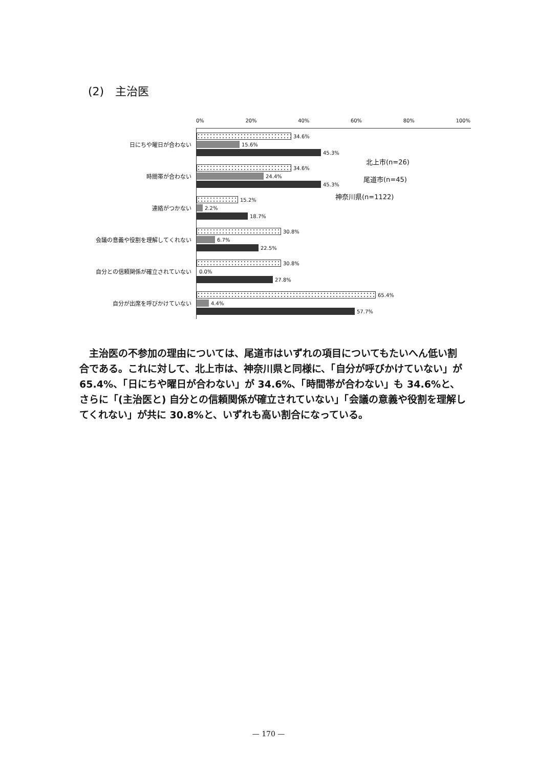(2)　主治医
0% 20% 40% 60% 80% 100%
日にちや曜日が合わない
34.6%
15.6%
45.3%
時間帯が合わない
34.6%
24.4%
45.3%
連絡がつかない
15.2%
2.2%
18.7%
会議の意義や役割を理解してくれない
30.8%
6.7%
22.5%
自分との信頼関係が確立されていない
30.8%
0.0%
27.8%
自分が出席を呼びかけていない
65.4%
4.4%
57.7%
北上市(n=26)
尾道市(n=45)
神奈川県(n=1122)
主治医の不参加の理由については、尾道市はいずれの項目についてもたいへん低い割合である。これに対して、北上市は、神奈川県と同様に、「自分が呼びかけていない」が 65.4%、「日にちや曜日が合わない」が 34.6%、「時間帯が合わない」も 34.6%と、さらに「(主治医と) 自分との信頼関係が確立されていない」「会議の意義や役割を理解してくれない」が共に 30.8%と、いずれも高い割合になっている。
— 170 —